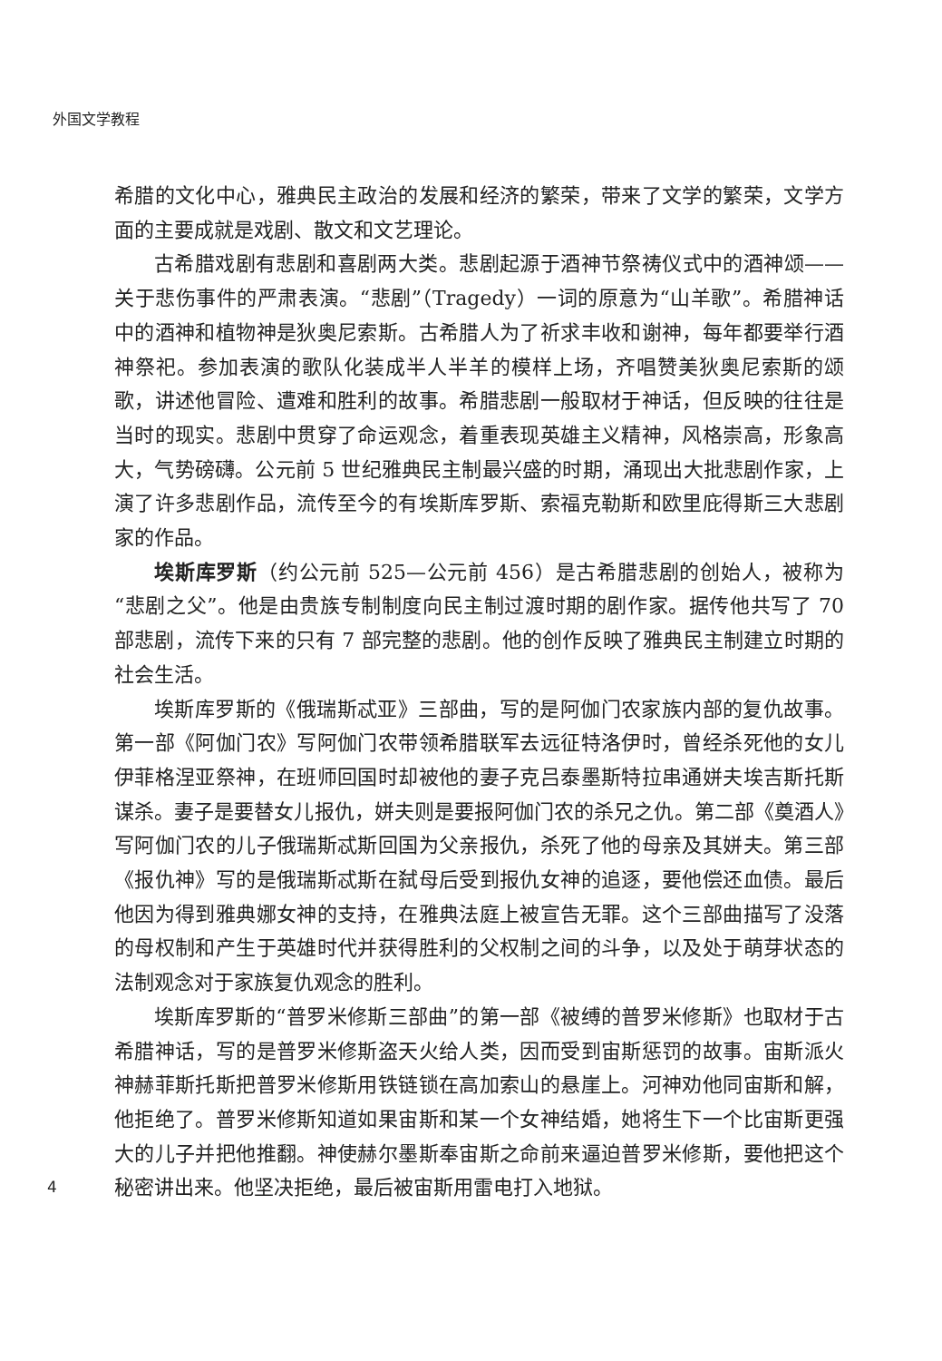外国文学教程
希腊的文化中心，雅典民主政治的发展和经济的繁荣，带来了文学的繁荣，文学方面的主要成就是戏剧、散文和文艺理论。
古希腊戏剧有悲剧和喜剧两大类。悲剧起源于酒神节祭祷仪式中的酒神颂——关于悲伤事件的严肃表演。“悲剧”（Tragedy）一词的原意为“山羊歌”。希腊神话中的酒神和植物神是狄奥尼索斯。古希腊人为了祈求丰收和谢神，每年都要举行酒神祭祀。参加表演的歌队化装成半人半羊的模样上场，齐唱赞美狄奥尼索斯的颂歌，讲述他冒险、遭难和胜利的故事。希腊悲剧一般取材于神话，但反映的往往是当时的现实。悲剧中贯穿了命运观念，着重表现英雄主义精神，风格崇高，形象高大，气势磅礴。公元前 5 世纪雅典民主制最兴盛的时期，涌现出大批悲剧作家，上演了许多悲剧作品，流传至今的有埃斯库罗斯、索福克勒斯和欧里庇得斯三大悲剧家的作品。
埃斯库罗斯（约公元前 525—公元前 456）是古希腊悲剧的创始人，被称为“悲剧之父”。他是由贵族专制制度向民主制过渡时期的剧作家。据传他共写了 70 部悲剧，流传下来的只有 7 部完整的悲剧。他的创作反映了雅典民主制建立时期的社会生活。
埃斯库罗斯的《俄瑞斯忒亚》三部曲，写的是阿伽门农家族内部的复仇故事。第一部《阿伽门农》写阿伽门农带领希腊联军去远征特洛伊时，曾经杀死他的女儿伊菲格涅亚祭神，在班师回国时却被他的妻子克吕泰墨斯特拉串通姘夫埃吉斯托斯谋杀。妻子是要替女儿报仇，姘夫则是要报阿伽门农的杀兄之仇。第二部《奠酒人》写阿伽门农的儿子俄瑞斯忒斯回国为父亲报仇，杀死了他的母亲及其姘夫。第三部《报仇神》写的是俄瑞斯忒斯在弑母后受到报仇女神的追逐，要他偿还血债。最后他因为得到雅典娜女神的支持，在雅典法庭上被宣告无罪。这个三部曲描写了没落的母权制和产生于英雄时代并获得胜利的父权制之间的斗争，以及处于萌芽状态的法制观念对于家族复仇观念的胜利。
埃斯库罗斯的“普罗米修斯三部曲”的第一部《被缚的普罗米修斯》也取材于古希腊神话，写的是普罗米修斯盗天火给人类，因而受到宙斯惩罚的故事。宙斯派火神赫菲斯托斯把普罗米修斯用铁链锁在高加索山的悬崖上。河神劝他同宙斯和解，他拒绝了。普罗米修斯知道如果宙斯和某一个女神结婚，她将生下一个比宙斯更强大的儿子并把他推翻。神使赫尔墨斯奉宙斯之命前来逼迫普罗米修斯，要他把这个秘密讲出来。他坚决拒绝，最后被宙斯用雷电打入地狱。
4